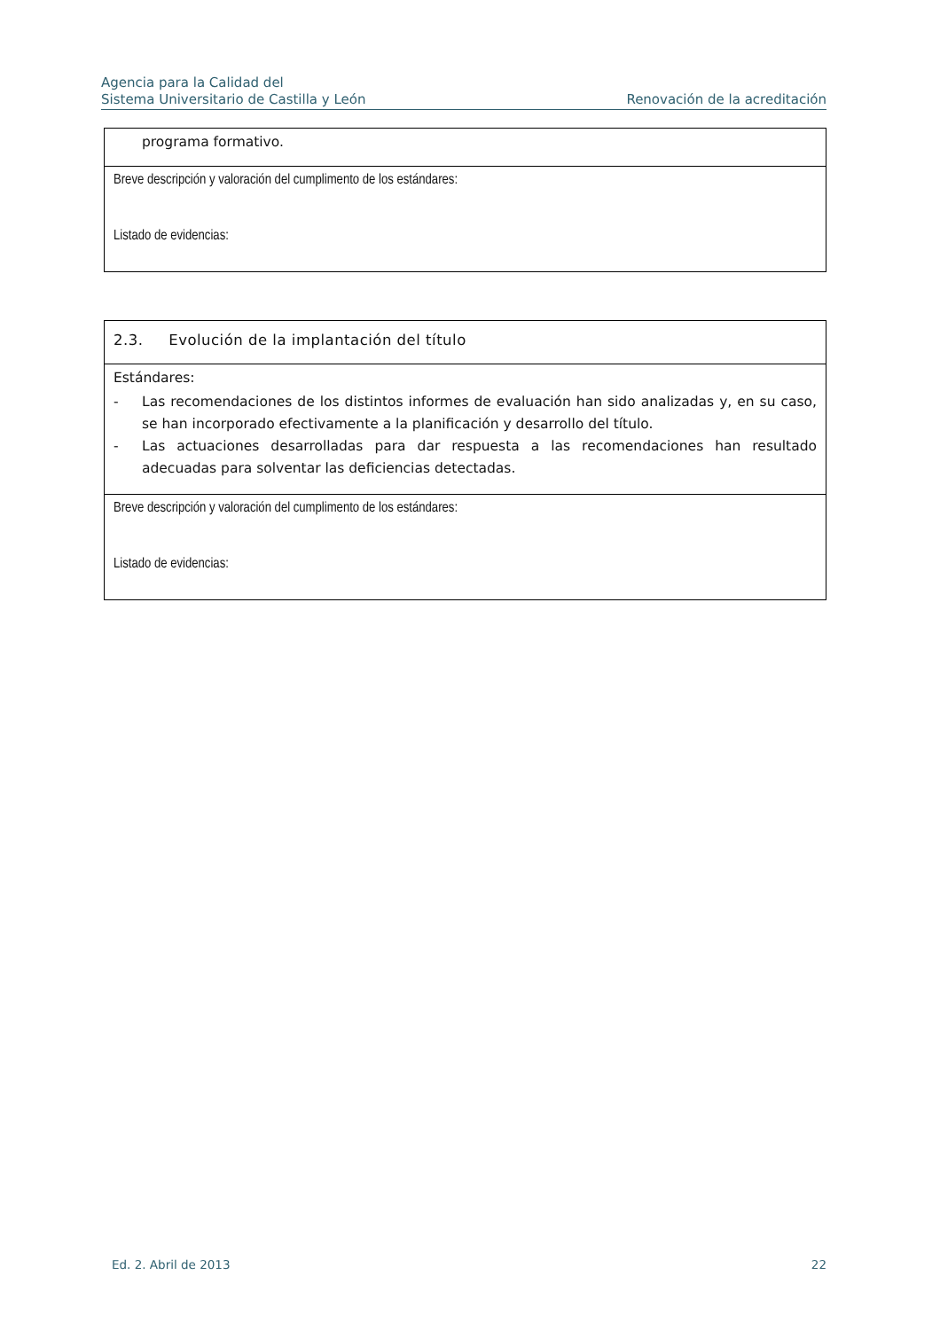Agencia para la Calidad del
Sistema Universitario de Castilla y León
Renovación de la acreditación
| programa formativo. |
| Breve descripción y valoración del cumplimento de los estándares: Listado de evidencias: |
| 2.3. Evolución de la implantación del título |
| Estándares: - Las recomendaciones de los distintos informes de evaluación han sido analizadas y, en su caso, se han incorporado efectivamente a la planificación y desarrollo del título. - Las actuaciones desarrolladas para dar respuesta a las recomendaciones han resultado adecuadas para solventar las deficiencias detectadas. |
| Breve descripción y valoración del cumplimento de los estándares: Listado de evidencias: |
Ed. 2. Abril de 2013 22